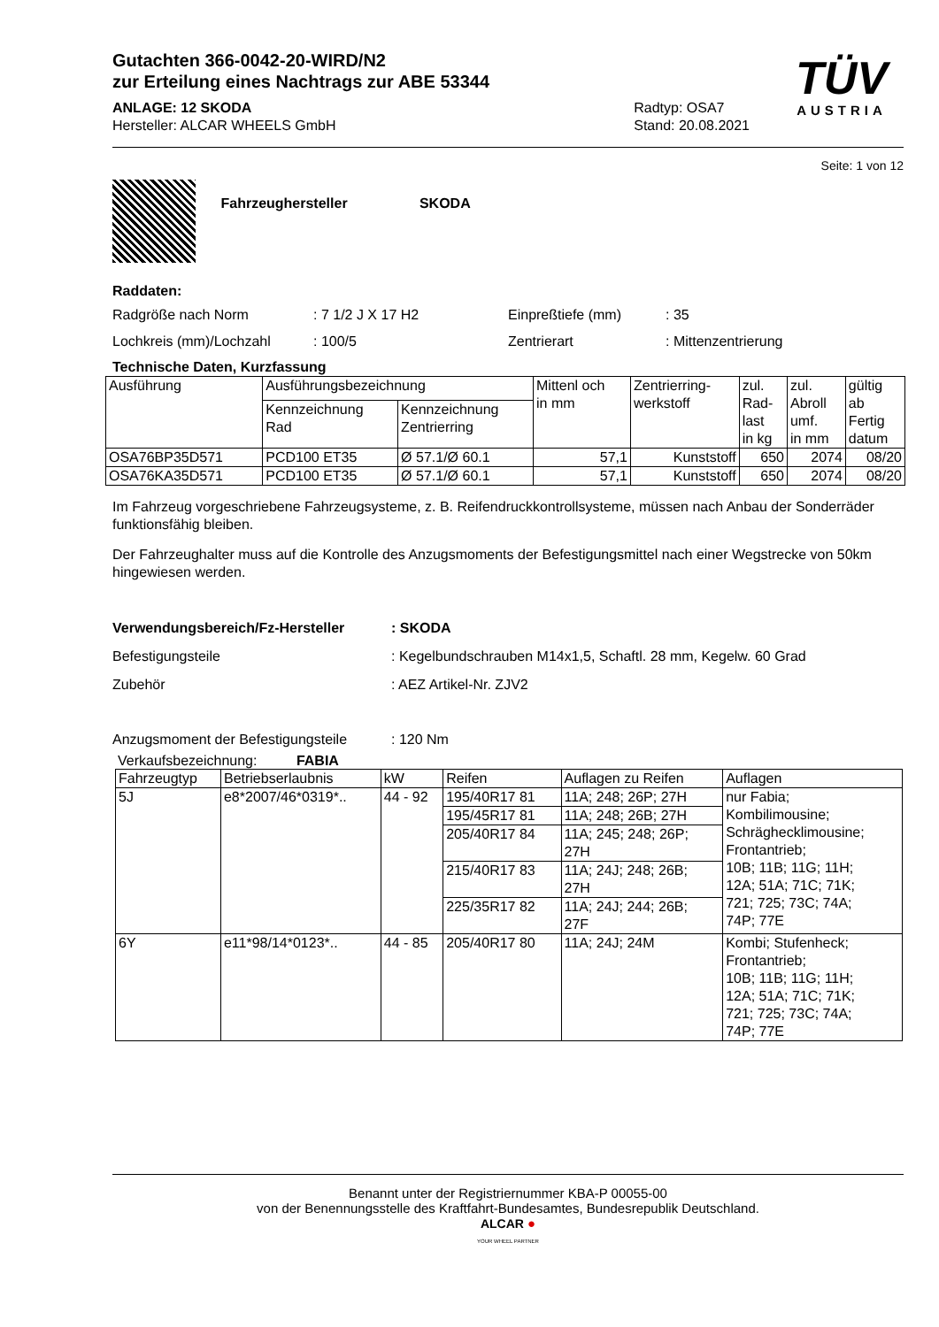TÜV
AUSTRIA
Gutachten 366-0042-20-WIRD/N2
zur Erteilung eines Nachtrags zur ABE 53344
ANLAGE: 12 SKODA
Hersteller: ALCAR WHEELS GmbH
Radtyp: OSA7
Stand: 20.08.2021
Seite: 1 von 12
Fahrzeughersteller SKODA
Raddaten:
Radgröße nach Norm: 7 1/2 J X 17 H2 Einpreßtiefe (mm): 35
Lochkreis (mm)/Lochzahl: 100/5 Zentrierart: Mittenzentrierung
Technische Daten, Kurzfassung
| Ausführung | Ausführungsbezeichnung | | Mittenl och in mm | Zentrierring- werkstoff | zul. Rad- last in kg | zul. Abroll umf. in mm | gültig ab Fertig datum |
| --- | --- | --- | --- | --- | --- | --- | --- |
| | Kennzeichnung Rad | Kennzeichnung Zentrierring | | | | | |
| OSA76BP35D571 | PCD100 ET35 | Ø 57.1/Ø 60.1 | 57,1 | Kunststoff | 650 | 2074 | 08/20 |
| OSA76KA35D571 | PCD100 ET35 | Ø 57.1/Ø 60.1 | 57,1 | Kunststoff | 650 | 2074 | 08/20 |
Im Fahrzeug vorgeschriebene Fahrzeugsysteme, z. B. Reifendruckkontrollsysteme, müssen nach Anbau der Sonderräder funktionsfähig bleiben.
Der Fahrzeughalter muss auf die Kontrolle des Anzugsmoments der Befestigungsmittel nach einer Wegstrecke von 50km hingewiesen werden.
Verwendungsbereich/Fz-Hersteller: SKODA
Befestigungsteile: Kegelbundschrauben M14x1,5, Schaftl. 28 mm, Kegelw. 60 Grad
Zubehör: AEZ Artikel-Nr. ZJV2
Anzugsmoment der Befestigungsteile: 120 Nm
Verkaufsbezeichnung: FABIA
| Fahrzeugtyp | Betriebserlaubnis | kW | Reifen | Auflagen zu Reifen | Auflagen |
| --- | --- | --- | --- | --- | --- |
| 5J | e8*2007/46*0319*.. | 44 - 92 | 195/40R17 81 | 11A; 248; 26P; 27H | nur Fabia; Kombilimousine; Schräghecklimousine; Frontantrieb; 10B; 11B; 11G; 11H; 12A; 51A; 71C; 71K; 721; 725; 73C; 74A; 74P; 77E |
| | | | 195/45R17 81 | 11A; 248; 26B; 27H | |
| | | | 205/40R17 84 | 11A; 245; 248; 26P; 27H | |
| | | | 215/40R17 83 | 11A; 24J; 248; 26B; 27H | |
| | | | 225/35R17 82 | 11A; 24J; 244; 26B; 27F | |
| 6Y | e11*98/14*0123*.. | 44 - 85 | 205/40R17 80 | 11A; 24J; 24M | Kombi; Stufenheck; Frontantrieb; 10B; 11B; 11G; 11H; 12A; 51A; 71C; 71K; 721; 725; 73C; 74A; 74P; 77E |
Benannt unter der Registriernummer KBA-P 00055-00
von der Benennungsstelle des Kraftfahrt-Bundesamtes, Bundesrepublik Deutschland.
ALCAR ●
YOUR WHEEL PARTNER